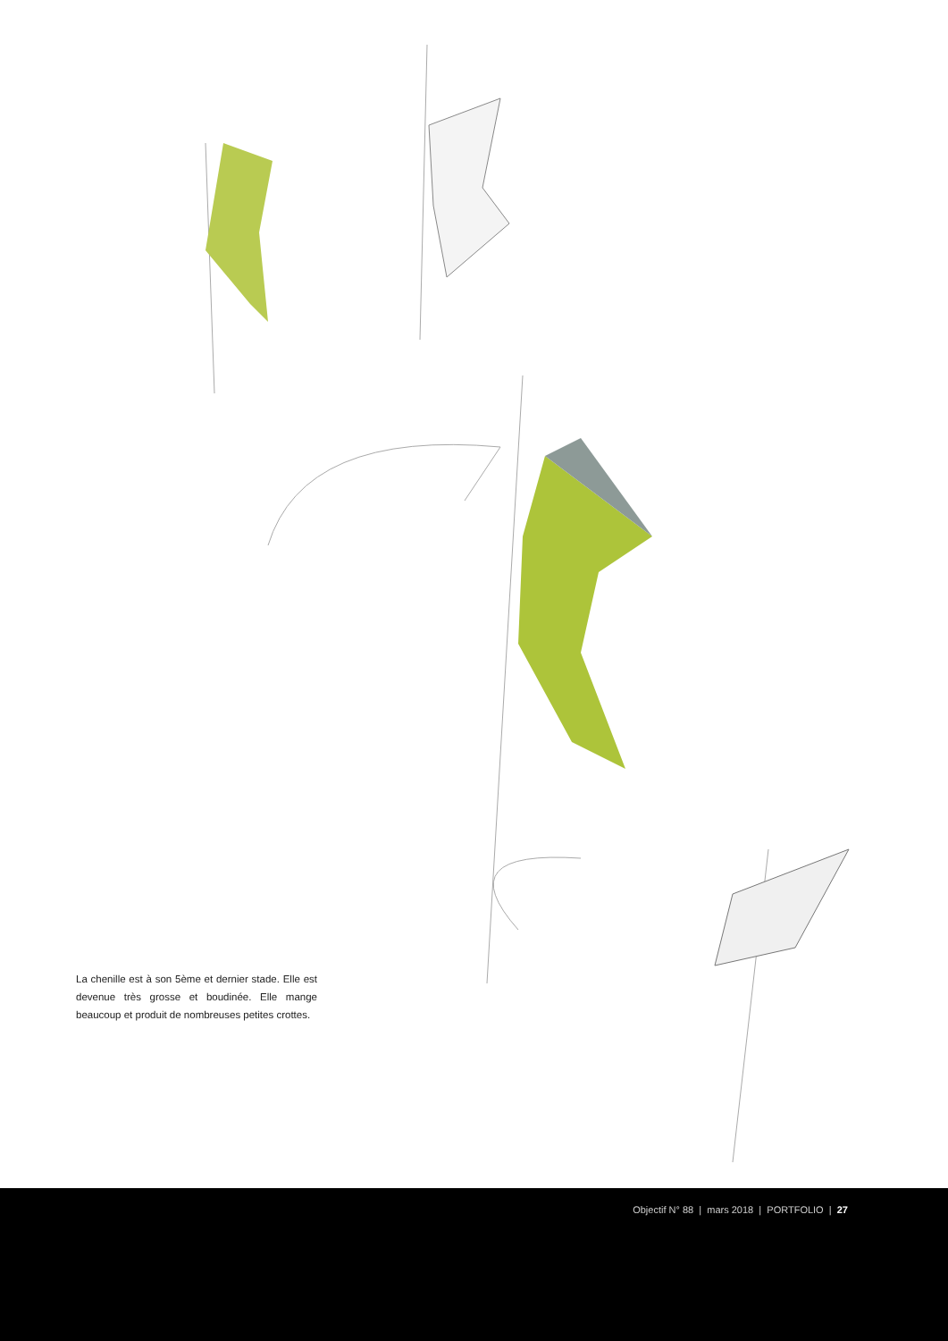La chenille est à son 5ème et dernier stade. Elle est devenue très grosse et boudinée. Elle mange beaucoup et produit de nombreuses petites crottes.
Objectif N° 88 | mars 2018 | PORTFOLIO | 27